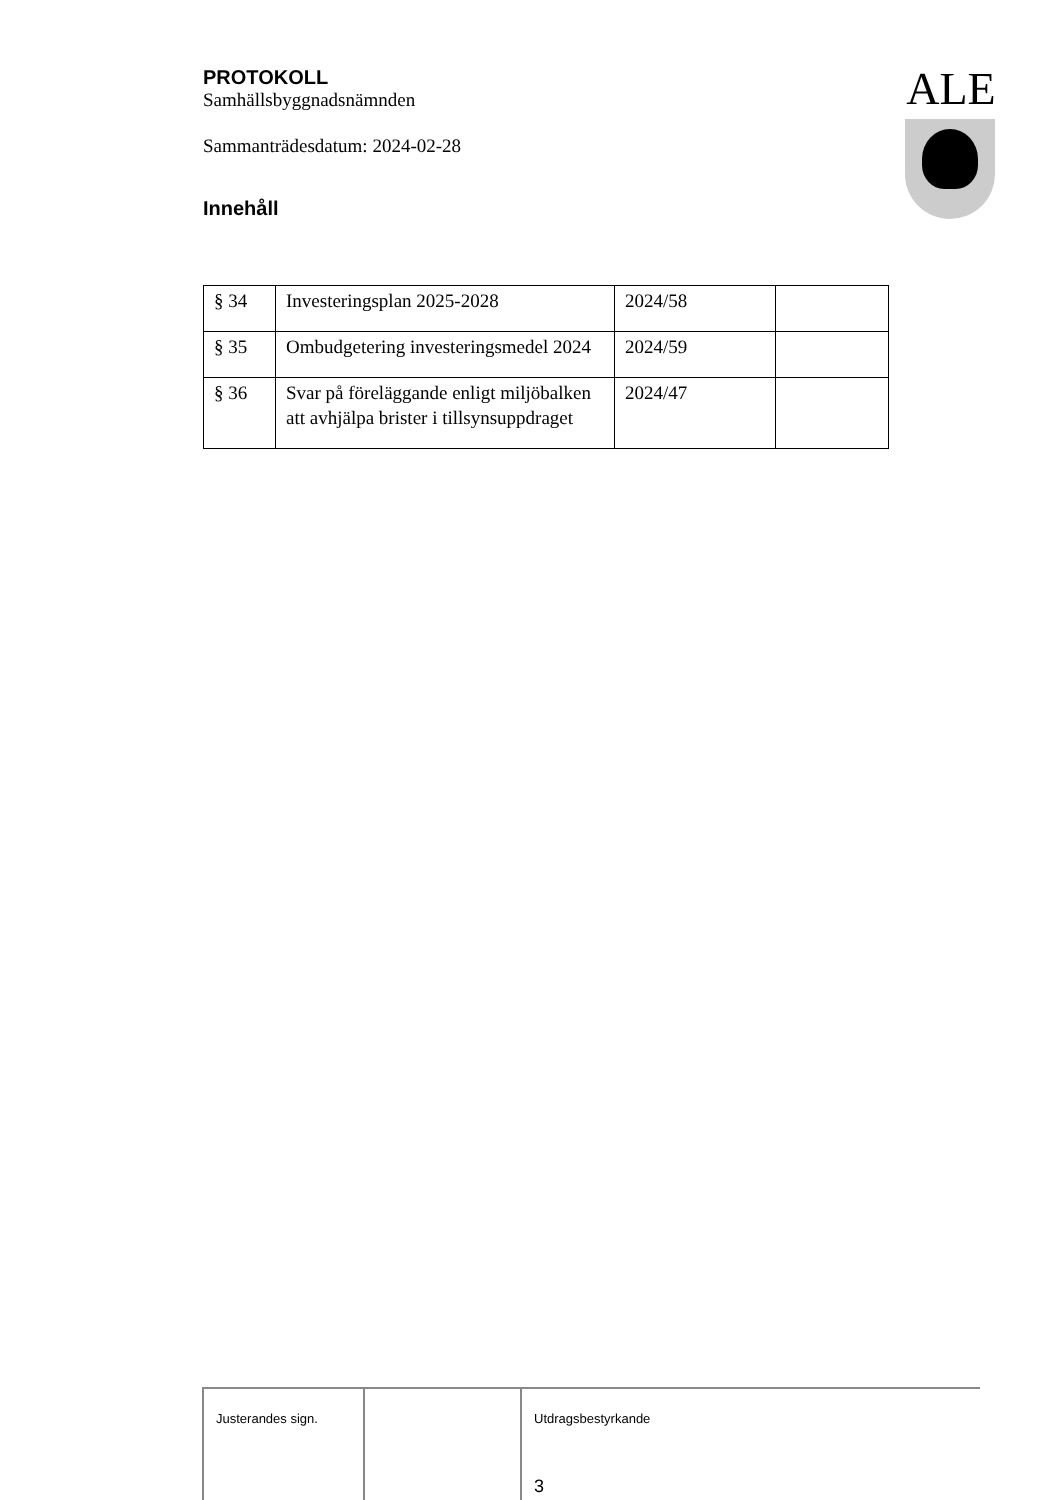PROTOKOLL
Samhällsbyggnadsnämnden
Sammanträdesdatum: 2024-02-28
Innehåll
ALE
| § 34 | Investeringsplan 2025-2028 | 2024/58 | |
| § 35 | Ombudgetering investeringsmedel 2024 | 2024/59 | |
| § 36 | Svar på föreläggande enligt miljöbalken att avhjälpa brister i tillsynsuppdraget | 2024/47 | |
Justerandes sign. Utdragsbestyrkande
3